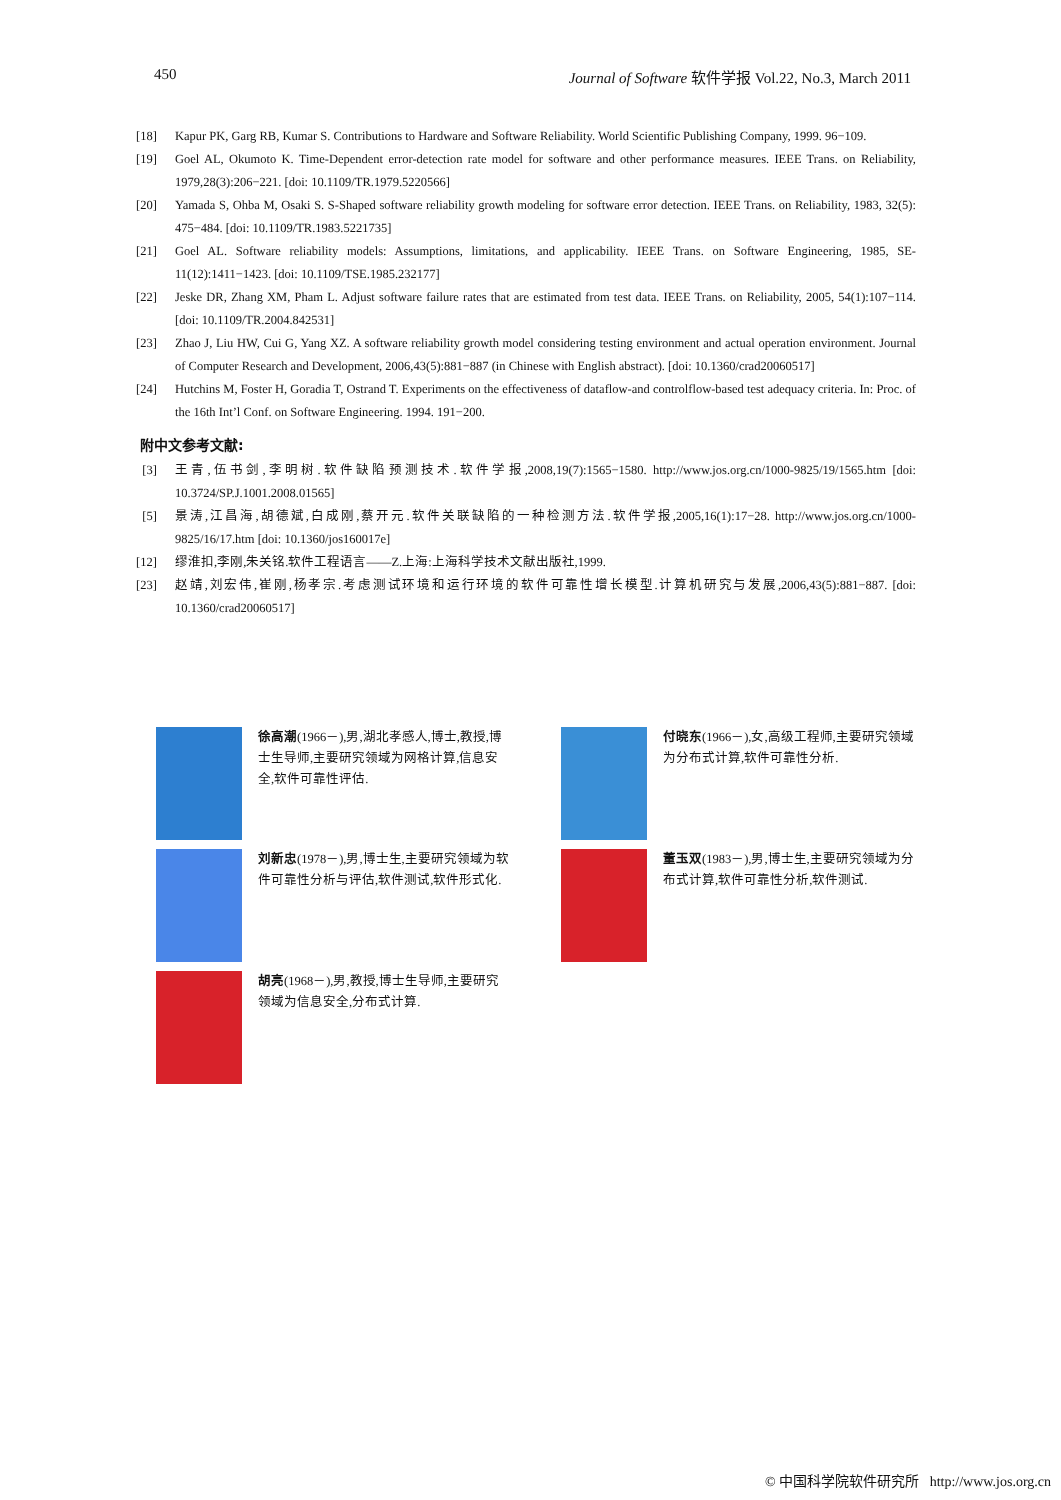450 Journal of Software 软件学报 Vol.22, No.3, March 2011
[18] Kapur PK, Garg RB, Kumar S. Contributions to Hardware and Software Reliability. World Scientific Publishing Company, 1999. 96−109.
[19] Goel AL, Okumoto K. Time-Dependent error-detection rate model for software and other performance measures. IEEE Trans. on Reliability, 1979,28(3):206−221. [doi: 10.1109/TR.1979.5220566]
[20] Yamada S, Ohba M, Osaki S. S-Shaped software reliability growth modeling for software error detection. IEEE Trans. on Reliability, 1983, 32(5): 475−484. [doi: 10.1109/TR.1983.5221735]
[21] Goel AL. Software reliability models: Assumptions, limitations, and applicability. IEEE Trans. on Software Engineering, 1985, SE-11(12):1411−1423. [doi: 10.1109/TSE.1985.232177]
[22] Jeske DR, Zhang XM, Pham L. Adjust software failure rates that are estimated from test data. IEEE Trans. on Reliability, 2005, 54(1):107−114. [doi: 10.1109/TR.2004.842531]
[23] Zhao J, Liu HW, Cui G, Yang XZ. A software reliability growth model considering testing environment and actual operation environment. Journal of Computer Research and Development, 2006,43(5):881−887 (in Chinese with English abstract). [doi: 10.1360/crad20060517]
[24] Hutchins M, Foster H, Goradia T, Ostrand T. Experiments on the effectiveness of dataflow-and controlflow-based test adequacy criteria. In: Proc. of the 16th Int’l Conf. on Software Engineering. 1994. 191−200.
附中文参考文献:
[3] 王青,伍书剑,李明树.软件缺陷预测技术.软件学报,2008,19(7):1565−1580. http://www.jos.org.cn/1000-9825/19/1565.htm [doi: 10.3724/SP.J.1001.2008.01565]
[5] 景涛,江昌海,胡德斌,白成刚,蔡开元.软件关联缺陷的一种检测方法.软件学报,2005,16(1):17−28. http://www.jos.org.cn/1000-9825/16/17.htm [doi: 10.1360/jos160017e]
[12] 缪淮扣,李刚,朱关铭.软件工程语言——Z.上海:上海科学技术文献出版社,1999.
[23] 赵靖,刘宏伟,崔刚,杨孝宗.考虑测试环境和运行环境的软件可靠性增长模型.计算机研究与发展,2006,43(5):881−887. [doi: 10.1360/crad20060517]
徐高潮(1966－),男,湖北孝感人,博士,教授,博士生导师,主要研究领域为网格计算,信息安全,软件可靠性评估.
付晓东(1966－),女,高级工程师,主要研究领域为分布式计算,软件可靠性分析.
刘新忠(1978－),男,博士生,主要研究领域为软件可靠性分析与评估,软件测试,软件形式化.
董玉双(1983－),男,博士生,主要研究领域为分布式计算,软件可靠性分析,软件测试.
胡亮(1968－),男,教授,博士生导师,主要研究领域为信息安全,分布式计算.
© 中国科学院软件研究所 http://www.jos.org.cn